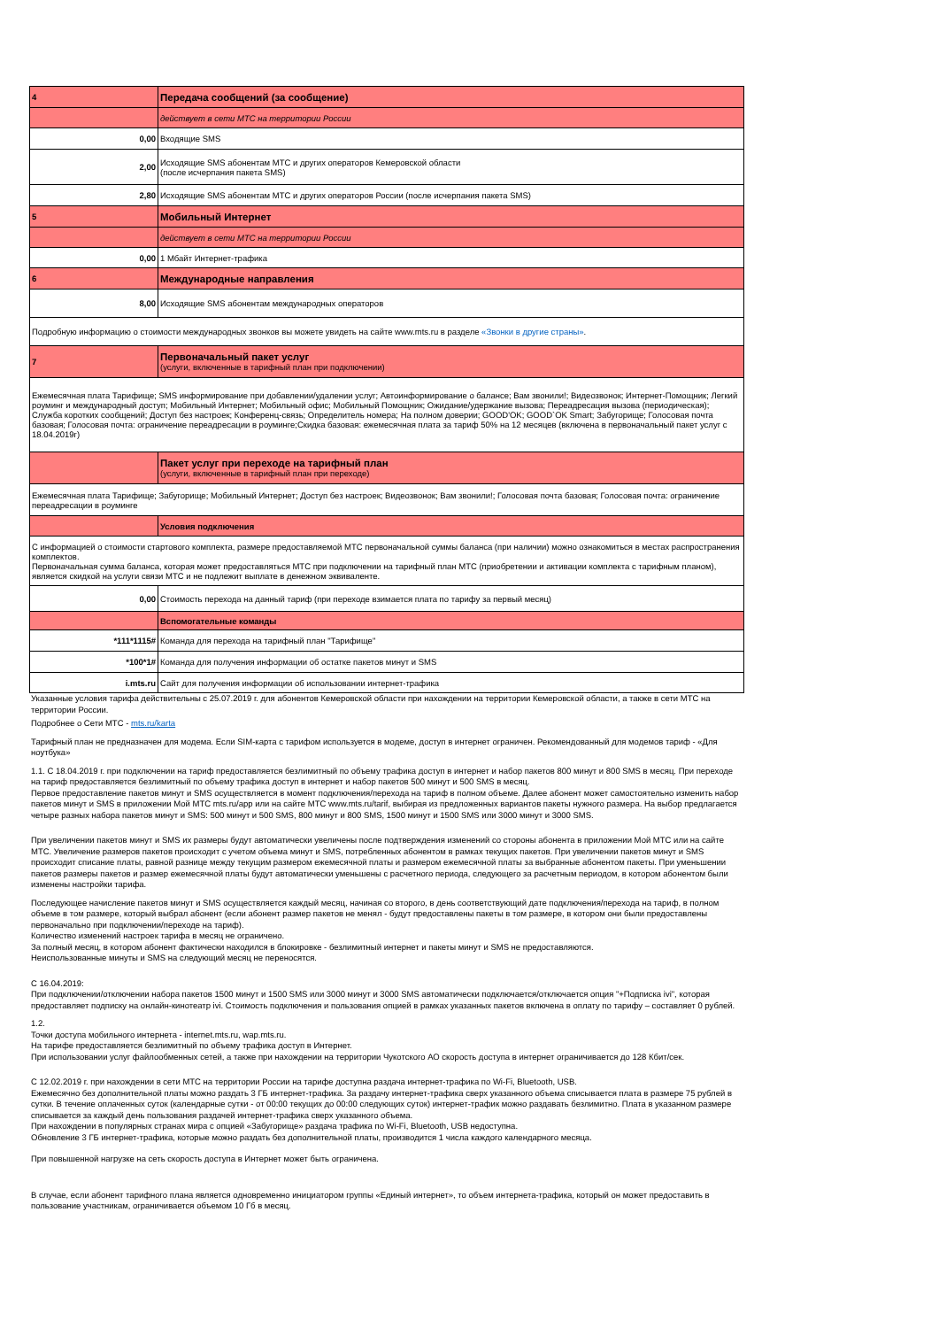| 4 | Передача сообщений (за сообщение) |
| | действует в сети МТС на территории России |
| 0,00 | Входящие SMS |
| 2,00 | Исходящие SMS абонентам МТС и других операторов Кемеровской области (после исчерпания пакета SMS) |
| 2,80 | Исходящие SMS абонентам МТС и других операторов России (после исчерпания пакета SMS) |
| 5 | Мобильный Интернет |
| | действует в сети МТС на территории России |
| 0,00 | 1 Мбайт Интернет-трафика |
| 6 | Международные направления |
| 8,00 | Исходящие SMS абонентам международных операторов |
| Подробную информацию о стоимости международных звонков вы можете увидеть на сайте www.mts.ru в разделе «Звонки в другие страны» . | |
| 7 | Первоначальный пакет услуг (услуги, включенные в тарифный план при подключении) |
| Ежемесячная плата Тарифище; SMS информирование при добавлении/удалении услуг; Автоинформирование о балансе; Вам звонили!; Видеозвонок; Интернет-Помощник; Легкий роуминг и международный доступ; Мобильный Интернет; Мобильный офис; Мобильный Помощник; Ожидание/удержание вызова; Переадресация вызова (периодическая); Служба коротких сообщений; Доступ без настроек; Конференц-связь; Определитель номера; На полном доверии; GOOD'OK; GOOD`OK Smart; Забугорище; Голосовая почта базовая; Голосовая почта: ограничение переадресации в роуминге;Скидка базовая: ежемесячная плата за тариф 50% на 12 месяцев (включена в первоначальный пакет услуг с 18.04.2019г) | |
| | Пакет услуг при переходе на тарифный план (услуги, включенные в тарифный план при переходе) |
| Ежемесячная плата Тарифище; Забугорище; Мобильный Интернет; Доступ без настроек; Видеозвонок; Вам звонили!; Голосовая почта базовая; Голосовая почта: ограничение переадресации в роуминге | |
| | Условия подключения |
| С информацией о стоимости стартового комплекта, размере предоставляемой МТС первоначальной суммы баланса (при наличии) можно ознакомиться в местах распространения комплектов. Первоначальная сумма баланса, которая может предоставляться МТС при подключении на тарифный план МТС (приобретении и активации комплекта с тарифным планом), является скидкой на услуги связи МТС и не подлежит выплате в денежном эквиваленте. | |
| 0,00 | Стоимость перехода на данный тариф (при переходе взимается плата по тарифу за первый месяц) |
| | Вспомогательные команды |
| *111*1115# | Команда для перехода на тарифный план "Тарифище" |
| *100*1# | Команда для получения информации об остатке пакетов минут и SMS |
| i.mts.ru | Сайт для получения информации об использовании интернет-трафика |
Указанные условия тарифа действительны с 25.07.2019 г. для абонентов Кемеровской области при нахождении на территории Кемеровской области, а также в сети МТС на территории России.
Подробнее о Сети МТС - mts.ru/karta
Тарифный план не предназначен для модема. Если SIM-карта с тарифом используется в модеме, доступ в интернет ограничен. Рекомендованный для модемов тариф - «Для ноутбука»
1.1. С 18.04.2019 г. при подключении на тариф предоставляется безлимитный по объему трафика доступ в интернет и набор пакетов 800 минут и 800 SMS в месяц. При переходе на тариф предоставляется безлимитный по объему трафика доступ в интернет и набор пакетов 500 минут и 500 SMS в месяц.
Первое предоставление пакетов минут и SMS осуществляется в момент подключения/перехода на тариф в полном объеме. Далее абонент может самостоятельно изменить набор пакетов минут и SMS в приложении Мой МТС mts.ru/app или на сайте МТС www.mts.ru/tarif, выбирая из предложенных вариантов пакеты нужного размера. На выбор предлагается четыре разных набора пакетов минут и SMS: 500 минут и 500 SMS, 800 минут и 800 SMS, 1500 минут и 1500 SMS или 3000 минут и 3000 SMS.
При увеличении пакетов минут и SMS их размеры будут автоматически увеличены после подтверждения изменений со стороны абонента в приложении Мой МТС или на сайте МТС. Увеличение размеров пакетов происходит с учетом объема минут и SMS, потребленных абонентом в рамках текущих пакетов. При увеличении пакетов минут и SMS происходит списание платы, равной разнице между текущим размером ежемесячной платы и размером ежемесячной платы за выбранные абонентом пакеты. При уменьшении пакетов размеры пакетов и размер ежемесячной платы будут автоматически уменьшены с расчетного периода, следующего за расчетным периодом, в котором абонентом были изменены настройки тарифа.
Последующее начисление пакетов минут и SMS осуществляется каждый месяц, начиная со второго, в день соответствующий дате подключения/перехода на тариф, в полном объеме в том размере, который выбрал абонент (если абонент размер пакетов не менял - будут предоставлены пакеты в том размере, в котором они были предоставлены первоначально при подключении/переходе на тариф).
Количество изменений настроек тарифа в месяц не ограничено.
За полный месяц, в котором абонент фактически находился в блокировке - безлимитный интернет и пакеты минут и SMS не предоставляются.
Неиспользованные минуты и SMS на следующий месяц не переносятся.
С 16.04.2019:
При подключении/отключении набора пакетов 1500 минут и 1500 SMS или 3000 минут и 3000 SMS автоматически подключается/отключается опция "+Подписка ivi", которая предоставляет подписку на онлайн-кинотеатр ivi. Стоимость подключения и пользования опцией в рамках указанных пакетов включена в оплату по тарифу – составляет 0 рублей.
1.2.
Точки доступа мобильного интернета - internet.mts.ru, wap.mts.ru.
На тарифе предоставляется безлимитный по объему трафика доступ в Интернет.
При использовании услуг файлообменных сетей, а также при нахождении на территории Чукотского АО скорость доступа в интернет ограничивается до 128 Кбит/сек.
С 12.02.2019 г. при нахождении в сети МТС на территории России на тарифе доступна раздача интернет-трафика по Wi-Fi, Bluetooth, USB.
Ежемесячно без дополнительной платы можно раздать 3 ГБ интернет-трафика. За раздачу интернет-трафика сверх указанного объема списывается плата в размере 75 рублей в сутки. В течение оплаченных суток (календарные сутки - от 00:00 текущих до 00:00 следующих суток) интернет-трафик можно раздавать безлимитно. Плата в указанном размере списывается за каждый день пользования раздачей интернет-трафика сверх указанного объема.
При нахождении в популярных странах мира с опцией «Забугорище» раздача трафика по Wi-Fi, Bluetooth, USB недоступна.
Обновление 3 ГБ интернет-трафика, которые можно раздать без дополнительной платы, производится 1 числа каждого календарного месяца.
При повышенной нагрузке на сеть скорость доступа в Интернет может быть ограничена.
В случае, если абонент тарифного плана является одновременно инициатором группы «Единый интернет», то объем интернета-трафика, который он может предоставить в пользование участникам, ограничивается объемом 10 Гб в месяц.